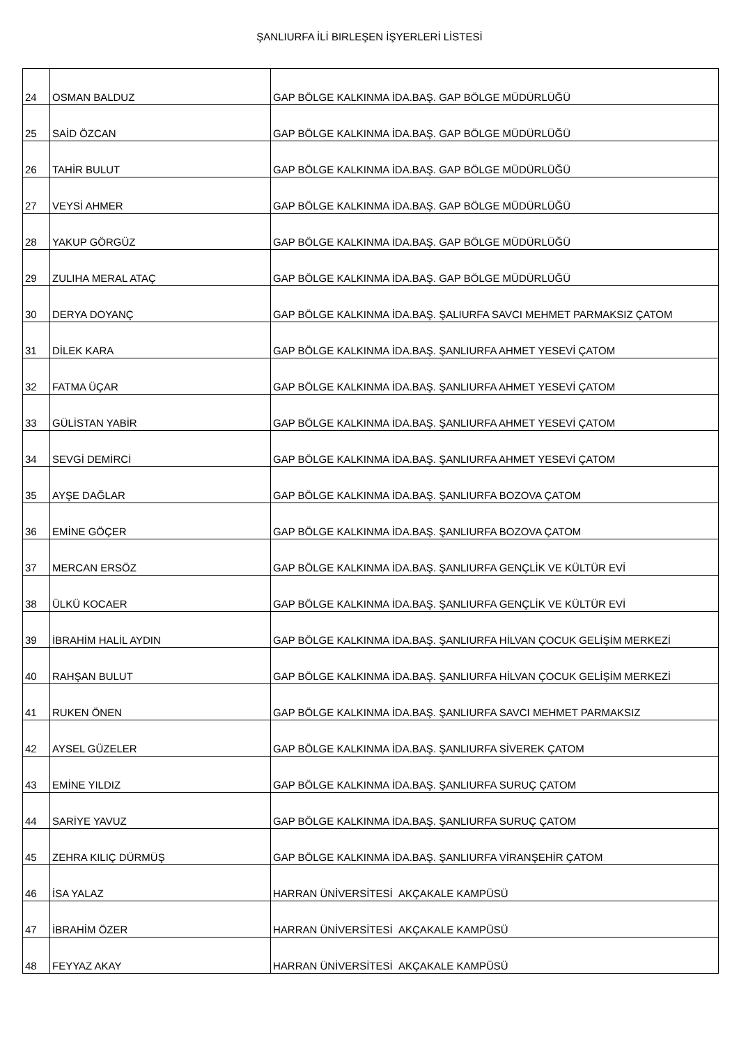ŞANLIURFA İLİ BIRLEŞEN İŞYERLERİ LİSTESİ
| 24 | OSMAN BALDUZ | GAP BÖLGE KALKINMA İDA.BAŞ. GAP BÖLGE MÜDÜRLÜĞÜ |
| 25 | SAİD ÖZCAN | GAP BÖLGE KALKINMA İDA.BAŞ. GAP BÖLGE MÜDÜRLÜĞÜ |
| 26 | TAHİR BULUT | GAP BÖLGE KALKINMA İDA.BAŞ. GAP BÖLGE MÜDÜRLÜĞÜ |
| 27 | VEYSİ AHMER | GAP BÖLGE KALKINMA İDA.BAŞ. GAP BÖLGE MÜDÜRLÜĞÜ |
| 28 | YAKUP GÖRGÜZ | GAP BÖLGE KALKINMA İDA.BAŞ. GAP BÖLGE MÜDÜRLÜĞÜ |
| 29 | ZULIHA MERAL ATAÇ | GAP BÖLGE KALKINMA İDA.BAŞ. GAP BÖLGE MÜDÜRLÜĞÜ |
| 30 | DERYA DOYANÇ | GAP BÖLGE KALKINMA İDA.BAŞ. ŞALIURFA SAVCI MEHMET PARMAKSIZ ÇATOM |
| 31 | DİLEK KARA | GAP BÖLGE KALKINMA İDA.BAŞ. ŞANLIURFA AHMET YESEVİ ÇATOM |
| 32 | FATMA ÜÇAR | GAP BÖLGE KALKINMA İDA.BAŞ. ŞANLIURFA AHMET YESEVİ ÇATOM |
| 33 | GÜLİSTAN YABİR | GAP BÖLGE KALKINMA İDA.BAŞ. ŞANLIURFA AHMET YESEVİ ÇATOM |
| 34 | SEVGİ DEMİRCİ | GAP BÖLGE KALKINMA İDA.BAŞ. ŞANLIURFA AHMET YESEVİ ÇATOM |
| 35 | AYŞE DAĞLAR | GAP BÖLGE KALKINMA İDA.BAŞ. ŞANLIURFA BOZOVA ÇATOM |
| 36 | EMİNE GÖÇER | GAP BÖLGE KALKINMA İDA.BAŞ. ŞANLIURFA BOZOVA ÇATOM |
| 37 | MERCAN ERSÖZ | GAP BÖLGE KALKINMA İDA.BAŞ. ŞANLIURFA GENÇLİK VE KÜLTÜR EVİ |
| 38 | ÜLKÜ KOCAER | GAP BÖLGE KALKINMA İDA.BAŞ. ŞANLIURFA GENÇLİK VE KÜLTÜR EVİ |
| 39 | İBRAHİM HALİL AYDIN | GAP BÖLGE KALKINMA İDA.BAŞ. ŞANLIURFA HİLVAN ÇOCUK GELİŞİM MERKEZİ |
| 40 | RAHŞAN BULUT | GAP BÖLGE KALKINMA İDA.BAŞ. ŞANLIURFA HİLVAN ÇOCUK GELİŞİM MERKEZİ |
| 41 | RUKEN ÖNEN | GAP BÖLGE KALKINMA İDA.BAŞ. ŞANLIURFA SAVCI MEHMET PARMAKSIZ |
| 42 | AYSEL GÜZELER | GAP BÖLGE KALKINMA İDA.BAŞ. ŞANLIURFA SİVEREK ÇATOM |
| 43 | EMİNE YILDIZ | GAP BÖLGE KALKINMA İDA.BAŞ. ŞANLIURFA SURUÇ ÇATOM |
| 44 | SARİYE YAVUZ | GAP BÖLGE KALKINMA İDA.BAŞ. ŞANLIURFA SURUÇ ÇATOM |
| 45 | ZEHRA KILIÇ DÜRMÜŞ | GAP BÖLGE KALKINMA İDA.BAŞ. ŞANLIURFA VİRANŞEHİR ÇATOM |
| 46 | İSA YALAZ | HARRAN ÜNİVERSİTESİ AKÇAKALE KAMPÜSÜ |
| 47 | İBRAHİM ÖZER | HARRAN ÜNİVERSİTESİ AKÇAKALE KAMPÜSÜ |
| 48 | FEYYAZ AKAY | HARRAN ÜNİVERSİTESİ AKÇAKALE KAMPÜSÜ |